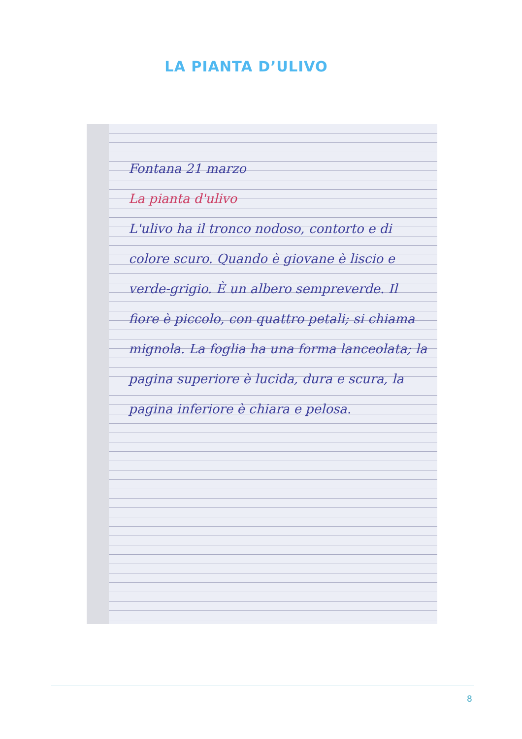LA PIANTA D’ULIVO
Fontana 21 marzo
La pianta d'ulivo
L'ulivo ha il tronco nodoso, contorto e di colore scuro. Quando è giovane è liscio e verde-grigio. È un albero sempreverde. Il fiore è piccolo, con quattro petali; si chiama mignola. La foglia ha una forma lanceolata; la pagina superiore è lucida, dura e scura, la pagina inferiore è chiara e pelosa.
8